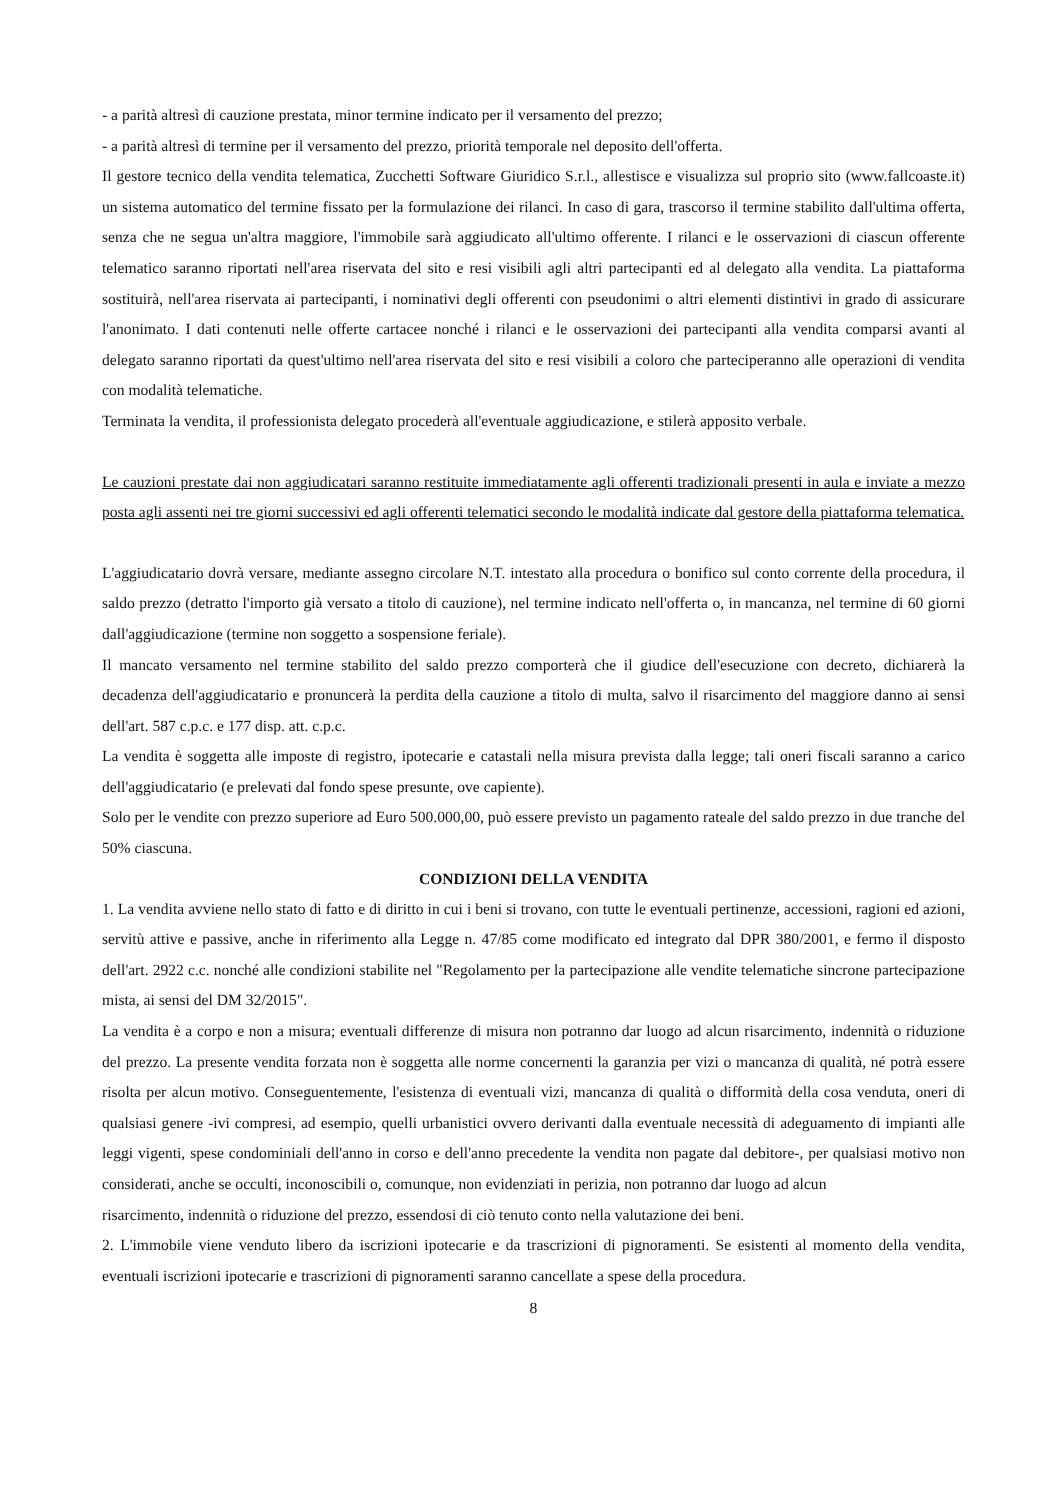- a parità altresì di cauzione prestata, minor termine indicato per il versamento del prezzo;
- a parità altresì di termine per il versamento del prezzo, priorità temporale nel deposito dell'offerta.
Il gestore tecnico della vendita telematica, Zucchetti Software Giuridico S.r.l., allestisce e visualizza sul proprio sito (www.fallcoaste.it) un sistema automatico del termine fissato per la formulazione dei rilanci. In caso di gara, trascorso il termine stabilito dall'ultima offerta, senza che ne segua un'altra maggiore, l'immobile sarà aggiudicato all'ultimo offerente. I rilanci e le osservazioni di ciascun offerente telematico saranno riportati nell'area riservata del sito e resi visibili agli altri partecipanti ed al delegato alla vendita. La piattaforma sostituirà, nell'area riservata ai partecipanti, i nominativi degli offerenti con pseudonimi o altri elementi distintivi in grado di assicurare l'anonimato. I dati contenuti nelle offerte cartacee nonché i rilanci e le osservazioni dei partecipanti alla vendita comparsi avanti al delegato saranno riportati da quest'ultimo nell'area riservata del sito e resi visibili a coloro che parteciperanno alle operazioni di vendita con modalità telematiche.
Terminata la vendita, il professionista delegato procederà all'eventuale aggiudicazione, e stilerà apposito verbale.
Le cauzioni prestate dai non aggiudicatari saranno restituite immediatamente agli offerenti tradizionali presenti in aula e inviate a mezzo posta agli assenti nei tre giorni successivi ed agli offerenti telematici secondo le modalità indicate dal gestore della piattaforma telematica.
L'aggiudicatario dovrà versare, mediante assegno circolare N.T. intestato alla procedura o bonifico sul conto corrente della procedura, il saldo prezzo (detratto l'importo già versato a titolo di cauzione), nel termine indicato nell'offerta o, in mancanza, nel termine di 60 giorni dall'aggiudicazione (termine non soggetto a sospensione feriale).
Il mancato versamento nel termine stabilito del saldo prezzo comporterà che il giudice dell'esecuzione con decreto, dichiarerà la decadenza dell'aggiudicatario e pronuncerà la perdita della cauzione a titolo di multa, salvo il risarcimento del maggiore danno ai sensi dell'art. 587 c.p.c. e 177 disp. att. c.p.c.
La vendita è soggetta alle imposte di registro, ipotecarie e catastali nella misura prevista dalla legge; tali oneri fiscali saranno a carico dell'aggiudicatario (e prelevati dal fondo spese presunte, ove capiente).
Solo per le vendite con prezzo superiore ad Euro 500.000,00, può essere previsto un pagamento rateale del saldo prezzo in due tranche del 50% ciascuna.
CONDIZIONI DELLA VENDITA
1. La vendita avviene nello stato di fatto e di diritto in cui i beni si trovano, con tutte le eventuali pertinenze, accessioni, ragioni ed azioni, servitù attive e passive, anche in riferimento alla Legge n. 47/85 come modificato ed integrato dal DPR 380/2001, e fermo il disposto dell'art. 2922 c.c. nonché alle condizioni stabilite nel "Regolamento per la partecipazione alle vendite telematiche sincrone partecipazione mista, ai sensi del DM 32/2015".
La vendita è a corpo e non a misura; eventuali differenze di misura non potranno dar luogo ad alcun risarcimento, indennità o riduzione del prezzo. La presente vendita forzata non è soggetta alle norme concernenti la garanzia per vizi o mancanza di qualità, né potrà essere risolta per alcun motivo. Conseguentemente, l'esistenza di eventuali vizi, mancanza di qualità o difformità della cosa venduta, oneri di qualsiasi genere -ivi compresi, ad esempio, quelli urbanistici ovvero derivanti dalla eventuale necessità di adeguamento di impianti alle leggi vigenti, spese condominiali dell'anno in corso e dell'anno precedente la vendita non pagate dal debitore-, per qualsiasi motivo non considerati, anche se occulti, inconoscibili o, comunque, non evidenziati in perizia, non potranno dar luogo ad alcun
risarcimento, indennità o riduzione del prezzo, essendosi di ciò tenuto conto nella valutazione dei beni.
2. L'immobile viene venduto libero da iscrizioni ipotecarie e da trascrizioni di pignoramenti. Se esistenti al momento della vendita, eventuali iscrizioni ipotecarie e trascrizioni di pignoramenti saranno cancellate a spese della procedura.
8